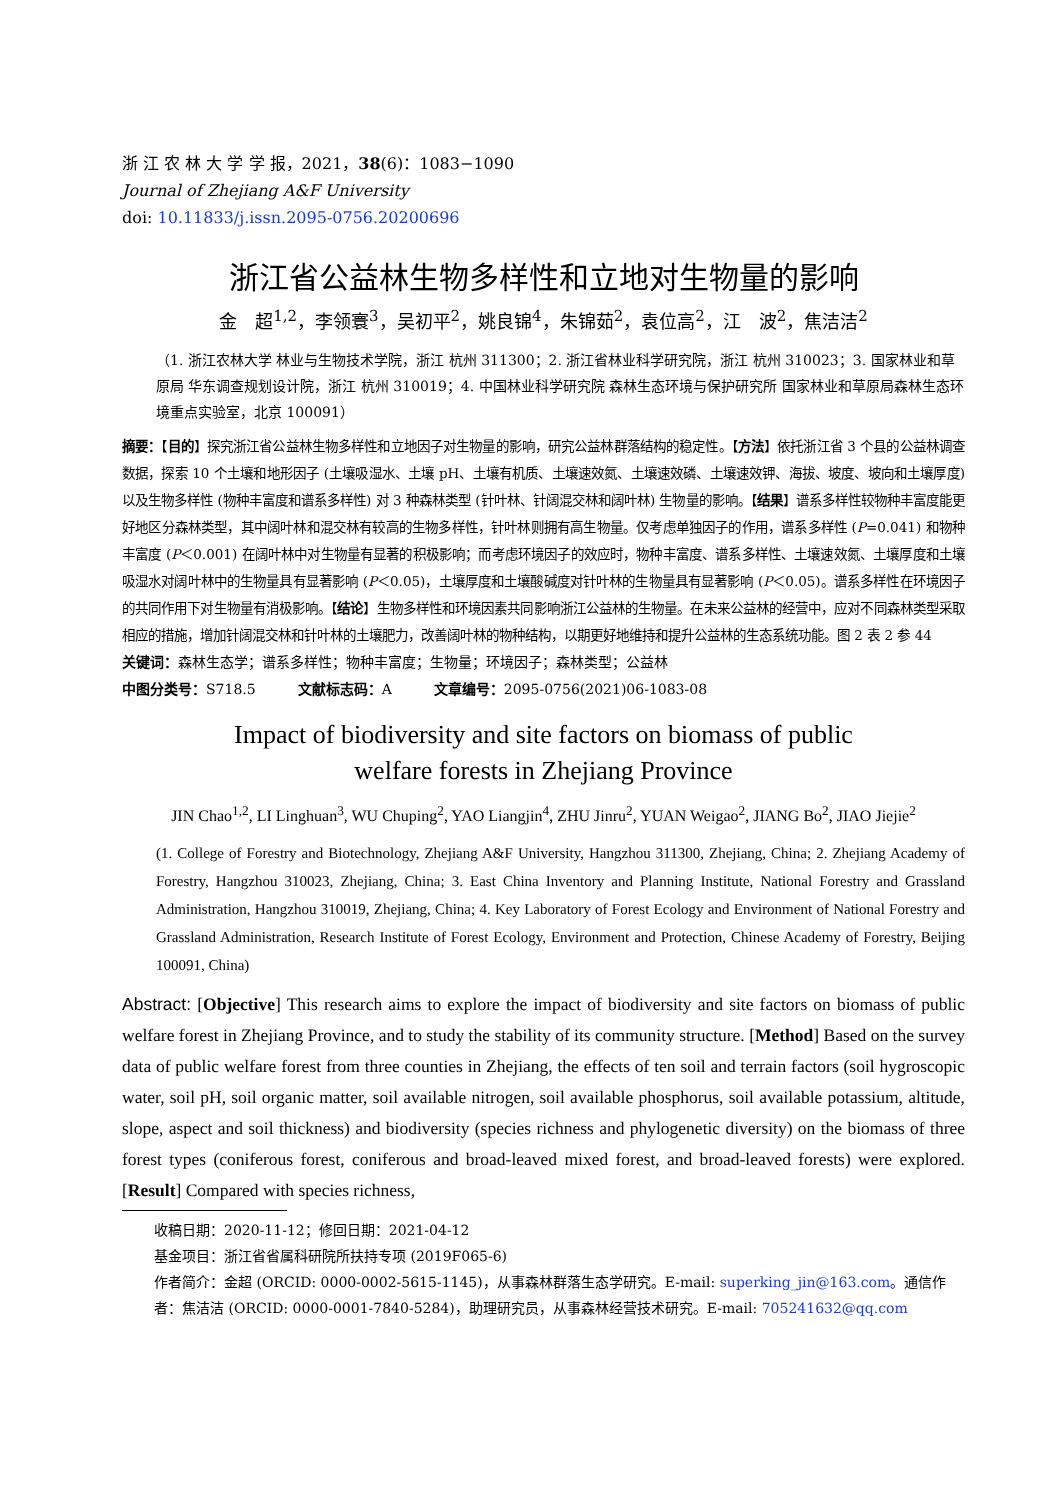浙 江 农 林 大 学 学 报，2021，38(6)：1083−1090
Journal of Zhejiang A&F University
doi: 10.11833/j.issn.2095-0756.20200696
浙江省公益林生物多样性和立地对生物量的影响
金　超<sup>1,2</sup>，李领寰<sup>3</sup>，吴初平<sup>2</sup>，姚良锦<sup>4</sup>，朱锦茹<sup>2</sup>，袁位高<sup>2</sup>，江　波<sup>2</sup>，焦洁洁<sup>2</sup>
（1. 浙江农林大学 林业与生物技术学院，浙江 杭州 311300；2. 浙江省林业科学研究院，浙江 杭州 310023；3. 国家林业和草原局 华东调查规划设计院，浙江 杭州 310019；4. 中国林业科学研究院 森林生态环境与保护研究所 国家林业和草原局森林生态环境重点实验室，北京 100091）
摘要：【目的】探究浙江省公益林生物多样性和立地因子对生物量的影响，研究公益林群落结构的稳定性。【方法】依托浙江省 3 个县的公益林调查数据，探索 10 个土壤和地形因子 (土壤吸湿水、土壤 pH、土壤有机质、土壤速效氮、土壤速效磷、土壤速效钾、海拔、坡度、坡向和土壤厚度) 以及生物多样性 (物种丰富度和谱系多样性) 对 3 种森林类型 (针叶林、针阔混交林和阔叶林) 生物量的影响。【结果】谱系多样性较物种丰富度能更好地区分森林类型，其中阔叶林和混交林有较高的生物多样性，针叶林则拥有高生物量。仅考虑单独因子的作用，谱系多样性 (P=0.041) 和物种丰富度 (P＜0.001) 在阔叶林中对生物量有显著的积极影响；而考虑环境因子的效应时，物种丰富度、谱系多样性、土壤速效氮、土壤厚度和土壤吸湿水对阔叶林中的生物量具有显著影响 (P＜0.05)，土壤厚度和土壤酸碱度对针叶林的生物量具有显著影响 (P＜0.05)。谱系多样性在环境因子的共同作用下对生物量有消极影响。【结论】生物多样性和环境因素共同影响浙江公益林的生物量。在未来公益林的经营中，应对不同森林类型采取相应的措施，增加针阔混交林和针叶林的土壤肥力，改善阔叶林的物种结构，以期更好地维持和提升公益林的生态系统功能。图 2 表 2 参 44
关键词：森林生态学；谱系多样性；物种丰富度；生物量；环境因子；森林类型；公益林
中图分类号：S718.5　　　文献标志码：A　　　文章编号：2095-0756(2021)06-1083-08
Impact of biodiversity and site factors on biomass of public
welfare forests in Zhejiang Province
JIN Chao<sup>1,2</sup>, LI Linghuan<sup>3</sup>, WU Chuping<sup>2</sup>, YAO Liangjin<sup>4</sup>, ZHU Jinru<sup>2</sup>, YUAN Weigao<sup>2</sup>, JIANG Bo<sup>2</sup>, JIAO Jiejie<sup>2</sup>
(1. College of Forestry and Biotechnology, Zhejiang A&F University, Hangzhou 311300, Zhejiang, China; 2. Zhejiang Academy of Forestry, Hangzhou 310023, Zhejiang, China; 3. East China Inventory and Planning Institute, National Forestry and Grassland Administration, Hangzhou 310019, Zhejiang, China; 4. Key Laboratory of Forest Ecology and Environment of National Forestry and Grassland Administration, Research Institute of Forest Ecology, Environment and Protection, Chinese Academy of Forestry, Beijing 100091, China)
Abstract: [Objective] This research aims to explore the impact of biodiversity and site factors on biomass of public welfare forest in Zhejiang Province, and to study the stability of its community structure. [Method] Based on the survey data of public welfare forest from three counties in Zhejiang, the effects of ten soil and terrain factors (soil hygroscopic water, soil pH, soil organic matter, soil available nitrogen, soil available phosphorus, soil available potassium, altitude, slope, aspect and soil thickness) and biodiversity (species richness and phylogenetic diversity) on the biomass of three forest types (coniferous forest, coniferous and broad-leaved mixed forest, and broad-leaved forests) were explored. [Result] Compared with species richness,
收稿日期：2020-11-12；修回日期：2021-04-12
基金项目：浙江省省属科研院所扶持专项 (2019F065-6)
作者简介：金超 (ORCID: 0000-0002-5615-1145)，从事森林群落生态学研究。E-mail: superking_jin@163.com。通信作者：焦洁洁 (ORCID: 0000-0001-7840-5284)，助理研究员，从事森林经营技术研究。E-mail: 705241632@qq.com